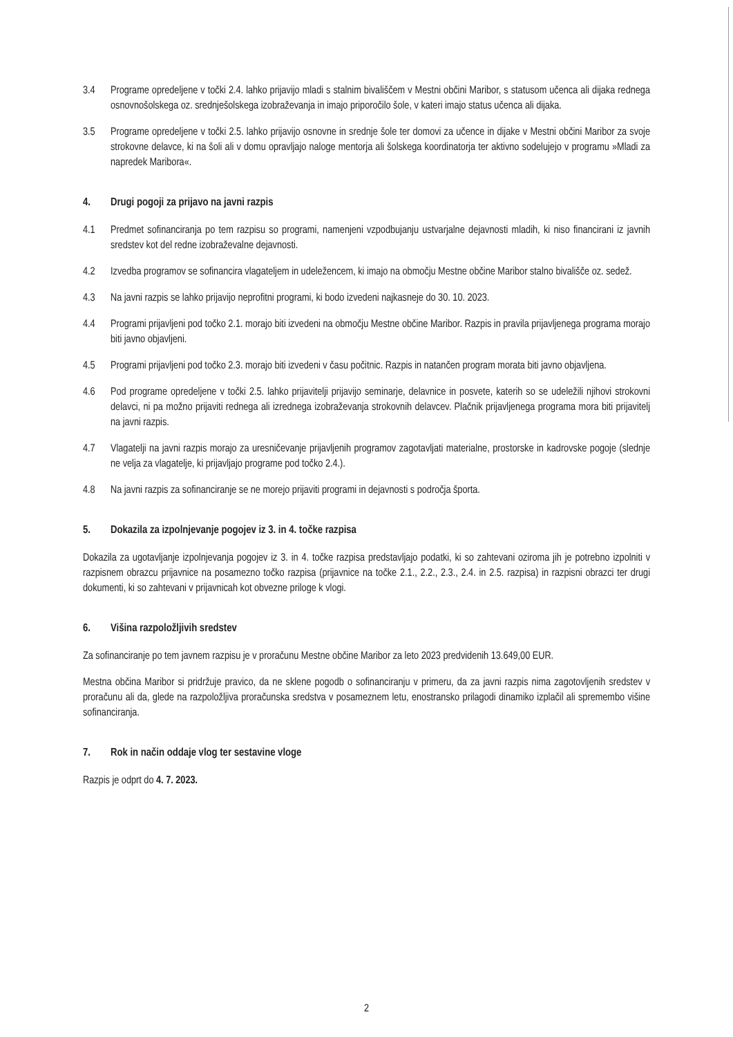3.4 Programe opredeljene v točki 2.4. lahko prijavijo mladi s stalnim bivališčem v Mestni občini Maribor, s statusom učenca ali dijaka rednega osnovnošolskega oz. srednješolskega izobraževanja in imajo priporočilo šole, v kateri imajo status učenca ali dijaka.
3.5 Programe opredeljene v točki 2.5. lahko prijavijo osnovne in srednje šole ter domovi za učence in dijake v Mestni občini Maribor za svoje strokovne delavce, ki na šoli ali v domu opravljajo naloge mentorja ali šolskega koordinatorja ter aktivno sodelujejo v programu »Mladi za napredek Maribora«.
4. Drugi pogoji za prijavo na javni razpis
4.1 Predmet sofinanciranja po tem razpisu so programi, namenjeni vzpodbujanju ustvarjalne dejavnosti mladih, ki niso financirani iz javnih sredstev kot del redne izobraževalne dejavnosti.
4.2 Izvedba programov se sofinancira vlagateljem in udeležencem, ki imajo na območju Mestne občine Maribor stalno bivališče oz. sedež.
4.3 Na javni razpis se lahko prijavijo neprofitni programi, ki bodo izvedeni najkasneje do 30. 10. 2023.
4.4 Programi prijavljeni pod točko 2.1. morajo biti izvedeni na območju Mestne občine Maribor. Razpis in pravila prijavljenega programa morajo biti javno objavljeni.
4.5 Programi prijavljeni pod točko 2.3. morajo biti izvedeni v času počitnic. Razpis in natančen program morata biti javno objavljena.
4.6 Pod programe opredeljene v točki 2.5. lahko prijavitelji prijavijo seminarje, delavnice in posvete, katerih so se udeležili njihovi strokovni delavci, ni pa možno prijaviti rednega ali izrednega izobraževanja strokovnih delavcev. Plačnik prijavljenega programa mora biti prijavitelj na javni razpis.
4.7 Vlagatelji na javni razpis morajo za uresničevanje prijavljenih programov zagotavljati materialne, prostorske in kadrovske pogoje (slednje ne velja za vlagatelje, ki prijavljajo programe pod točko 2.4.).
4.8 Na javni razpis za sofinanciranje se ne morejo prijaviti programi in dejavnosti s področja športa.
5. Dokazila za izpolnjevanje pogojev iz 3. in 4. točke razpisa
Dokazila za ugotavljanje izpolnjevanja pogojev iz 3. in 4. točke razpisa predstavljajo podatki, ki so zahtevani oziroma jih je potrebno izpolniti v razpisnem obrazcu prijavnice na posamezno točko razpisa (prijavnice na točke 2.1., 2.2., 2.3., 2.4. in 2.5. razpisa) in razpisni obrazci ter drugi dokumenti, ki so zahtevani v prijavnicah kot obvezne priloge k vlogi.
6. Višina razpoložljivih sredstev
Za sofinanciranje po tem javnem razpisu je v proračunu Mestne občine Maribor za leto 2023 predvidenih 13.649,00 EUR.
Mestna občina Maribor si pridržuje pravico, da ne sklene pogodb o sofinanciranju v primeru, da za javni razpis nima zagotovljenih sredstev v proračunu ali da, glede na razpoložljiva proračunska sredstva v posameznem letu, enostransko prilagodi dinamiko izplačil ali spremembo višine sofinanciranja.
7. Rok in način oddaje vlog ter sestavine vloge
Razpis je odprt do 4. 7. 2023.
2